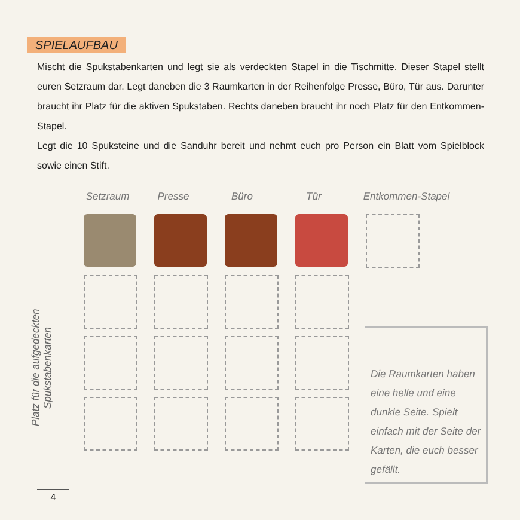SPIELAUFBAU
Mischt die Spukstabenkarten und legt sie als verdeckten Stapel in die Tischmitte. Dieser Stapel stellt euren Setzraum dar. Legt daneben die 3 Raumkarten in der Reihenfolge Presse, Büro, Tür aus. Darunter braucht ihr Platz für die aktiven Spukstaben. Rechts daneben braucht ihr noch Platz für den Entkommen-Stapel.
Legt die 10 Spuksteine und die Sanduhr bereit und nehmt euch pro Person ein Blatt vom Spielblock sowie einen Stift.
Setzraum Presse Büro Tür Entkommen-Stapel
Platz für die aufgedeckten Spukstabenkarten
Die Raumkarten haben eine helle und eine dunkle Seite. Spielt einfach mit der Seite der Karten, die euch besser gefällt.
4